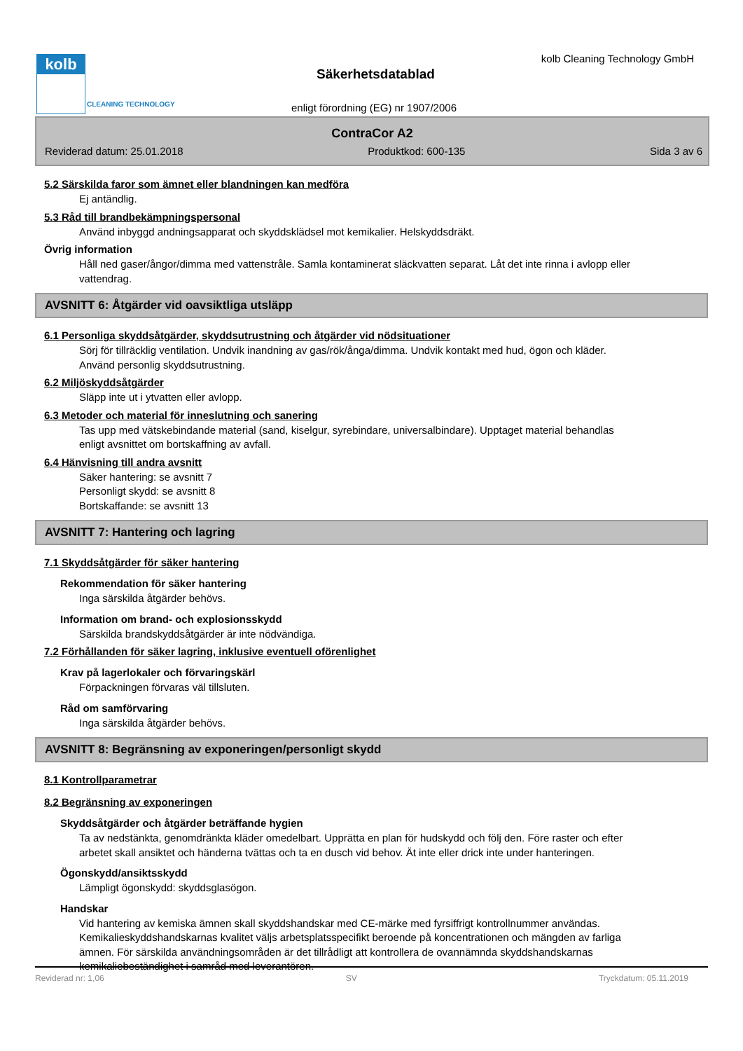kolb
CLEANING TECHNOLOGY
kolb Cleaning Technology GmbH
Säkerhetsdatablad
enligt förordning (EG) nr 1907/2006
ContraCor A2
Reviderad datum: 25.01.2018 Produktkod: 600-135 Sida 3 av 6
5.2 Särskilda faror som ämnet eller blandningen kan medföra
Ej antändlig.
5.3 Råd till brandbekämpningspersonal
Använd inbyggd andningsapparat och skyddsklädsel mot kemikalier. Helskyddsdräkt.
Övrig information
Håll ned gaser/ångor/dimma med vattenstråle. Samla kontaminerat släckvatten separat. Låt det inte rinna i avlopp eller vattendrag.
AVSNITT 6: Åtgärder vid oavsiktliga utsläpp
6.1 Personliga skyddsåtgärder, skyddsutrustning och åtgärder vid nödsituationer
Sörj för tillräcklig ventilation. Undvik inandning av gas/rök/ånga/dimma. Undvik kontakt med hud, ögon och kläder. Använd personlig skyddsutrustning.
6.2 Miljöskyddsåtgärder
Släpp inte ut i ytvatten eller avlopp.
6.3 Metoder och material för inneslutning och sanering
Tas upp med vätskebindande material (sand, kiselgur, syrebindare, universalbindare). Upptaget material behandlas enligt avsnittet om bortskaffning av avfall.
6.4 Hänvisning till andra avsnitt
Säker hantering: se avsnitt 7
Personligt skydd: se avsnitt 8
Bortskaffande: se avsnitt 13
AVSNITT 7: Hantering och lagring
7.1 Skyddsåtgärder för säker hantering
Rekommendation för säker hantering
Inga särskilda åtgärder behövs.
Information om brand- och explosionsskydd
Särskilda brandskyddsåtgärder är inte nödvändiga.
7.2 Förhållanden för säker lagring, inklusive eventuell oförenlighet
Krav på lagerlokaler och förvaringskärl
Förpackningen förvaras väl tillsluten.
Råd om samförvaring
Inga särskilda åtgärder behövs.
AVSNITT 8: Begränsning av exponeringen/personligt skydd
8.1 Kontrollparametrar
8.2 Begränsning av exponeringen
Skyddsåtgärder och åtgärder beträffande hygien
Ta av nedstänkta, genomdränkta kläder omedelbart. Upprätta en plan för hudskydd och följ den. Före raster och efter arbetet skall ansiktet och händerna tvättas och ta en dusch vid behov. Ät inte eller drick inte under hanteringen.
Ögonskydd/ansiktsskydd
Lämpligt ögonskydd: skyddsglasögon.
Handskar
Vid hantering av kemiska ämnen skall skyddshandskar med CE-märke med fyrsiffrigt kontrollnummer användas. Kemikalieskyddshandskarnas kvalitet väljs arbetsplatsspecifikt beroende på koncentrationen och mängden av farliga ämnen. För särskilda användningsområden är det tillrådligt att kontrollera de ovannämnda skyddshandskarnas kemikaliebeständighet i samråd med leverantören.
Reviderad nr: 1,06 SV Tryckdatum: 05.11.2019